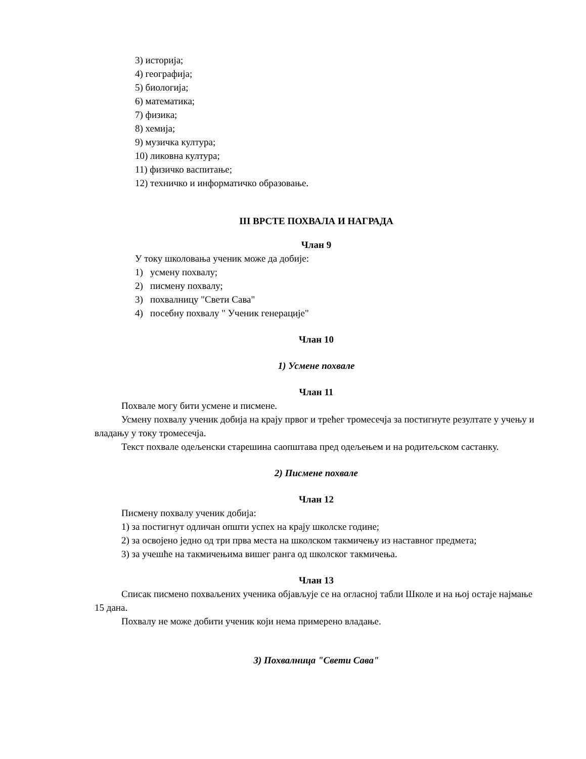3) историја;
4) географија;
5) биологија;
6) математика;
7) физика;
8) хемија;
9) музичка култура;
10) ликовна култура;
11) физичко васпитање;
12) техничко и информатичко образовање.
III ВРСТЕ ПОХВАЛА И НАГРАДА
Члан 9
У току школовања ученик може да добије:
1) усмену похвалу;
2) писмену похвалу;
3) похвалницу "Свети Сава"
4) посебну похвалу " Ученик генерације"
Члан 10
1) Усмене похвале
Члан 11
Похвале могу бити усмене и писмене.
Усмену похвалу ученик добија на крају првог и трећег тромесечја за постигнуте резултате у учењу и владању у току тромесечја.
Текст похвале одељенски старешина саопштава пред одељењем и на родитељском састанку.
2) Писмене похвале
Члан 12
Писмену похвалу ученик добија:
1) за постигнут одличан општи успех на крају школске године;
2) за освојено једно од три прва места на школском такмичењу из наставног предмета;
3) за учешће на такмичењима вишег ранга од школског такмичења.
Члан 13
Списак писмено похваљених ученика објављује се на огласној табли Школе и на њој остаје најмање 15 дана.
Похвалу не може добити ученик који нема примерено владање.
3) Похвалница "Свети Сава"